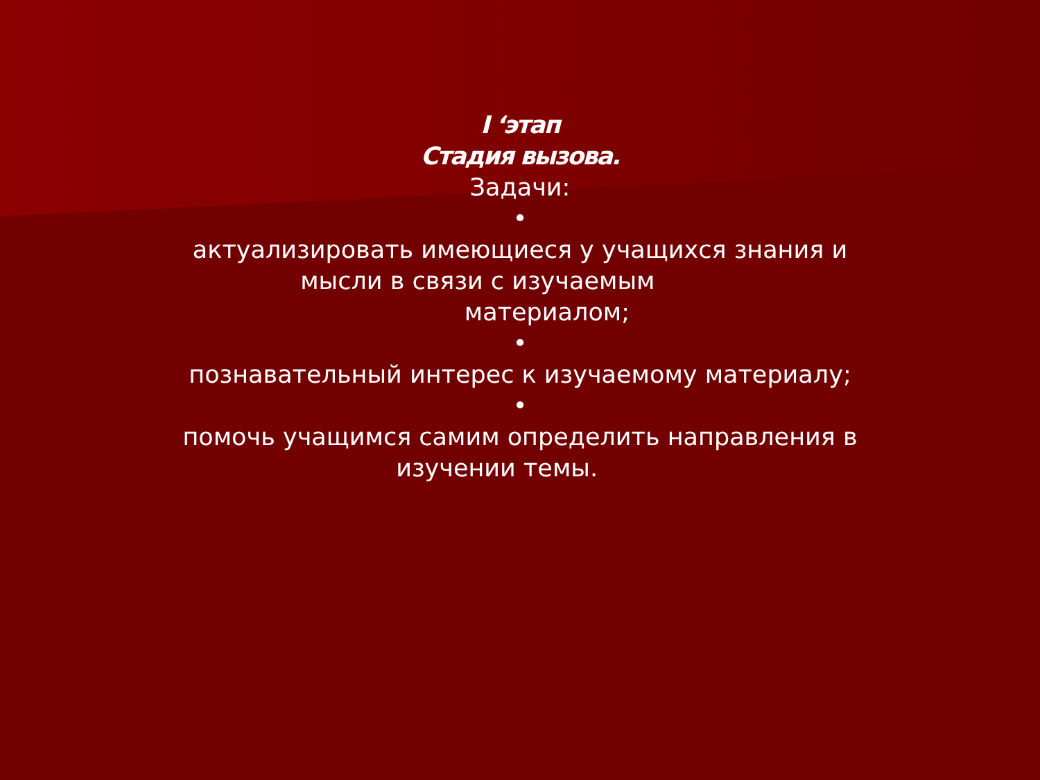I ‘этап
Стадия вызова.
Задачи:
•
актуализировать имеющиеся у учащихся знания и
мысли в связи с изучаемым
материалом;
•
познавательный интерес к изучаемому материалу;
•
помочь учащимся самим определить направления в
изучении темы.